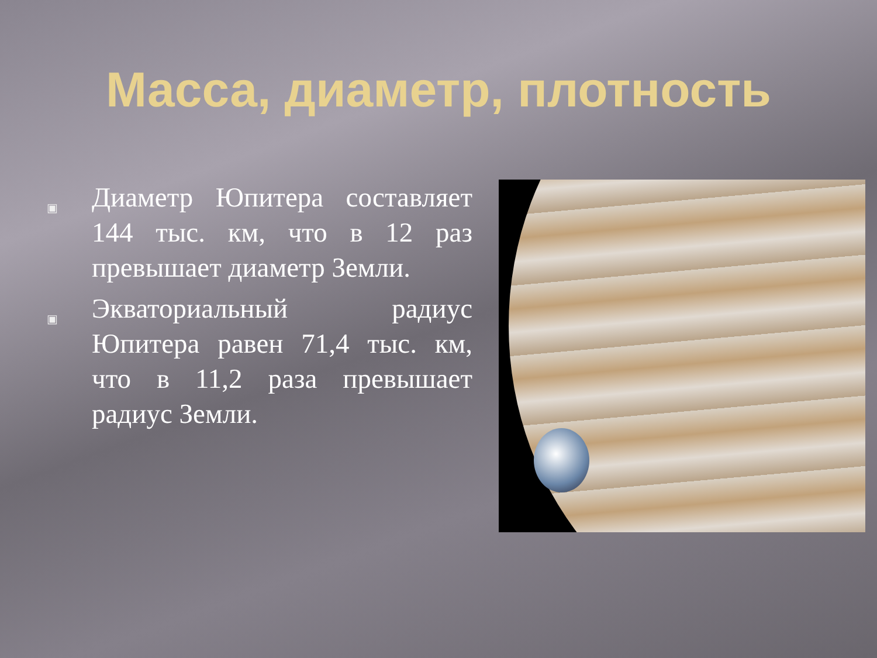Масса, диаметр, плотность
▣ Диаметр Юпитера составляет 144 тыс. км, что в 12 раз превышает диаметр Земли.
▣ Экваториальный радиус Юпитера равен 71,4 тыс. км, что в 11,2 раза превышает радиус Земли.